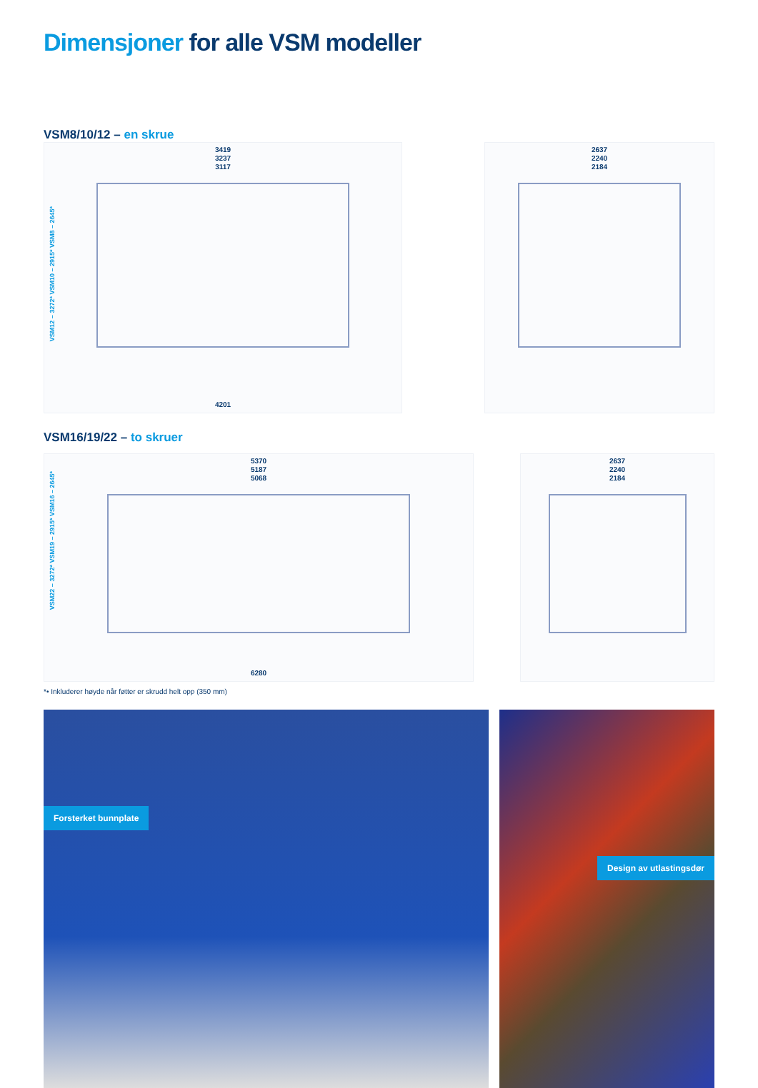Dimensjoner for alle VSM modeller
VSM8/10/12 – en skrue
3419
3237
3117
VSM12 – 3272* VSM10 – 2915* VSM8 – 2645*
4201
2637
2240
2184
VSM16/19/22 – to skruer
5370
5187
5068
VSM22 – 3272* VSM19 – 2915* VSM16 – 2645*
6280
2637
2240
2184
*• Inkluderer høyde når føtter er skrudd helt opp (350 mm)
Forsterket bunnplate
Design av utlastingsdør